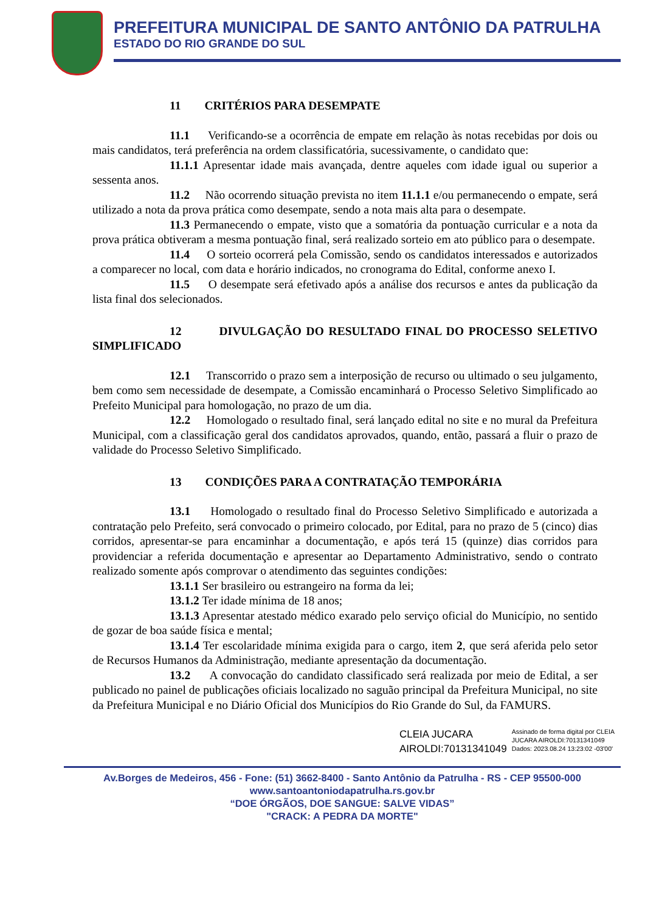PREFEITURA MUNICIPAL DE SANTO ANTÔNIO DA PATRULHA
ESTADO DO RIO GRANDE DO SUL
11 CRITÉRIOS PARA DESEMPATE
11.1 Verificando-se a ocorrência de empate em relação às notas recebidas por dois ou mais candidatos, terá preferência na ordem classificatória, sucessivamente, o candidato que:
11.1.1 Apresentar idade mais avançada, dentre aqueles com idade igual ou superior a sessenta anos.
11.2 Não ocorrendo situação prevista no item 11.1.1 e/ou permanecendo o empate, será utilizado a nota da prova prática como desempate, sendo a nota mais alta para o desempate.
11.3 Permanecendo o empate, visto que a somatória da pontuação curricular e a nota da prova prática obtiveram a mesma pontuação final, será realizado sorteio em ato público para o desempate.
11.4 O sorteio ocorrerá pela Comissão, sendo os candidatos interessados e autorizados a comparecer no local, com data e horário indicados, no cronograma do Edital, conforme anexo I.
11.5 O desempate será efetivado após a análise dos recursos e antes da publicação da lista final dos selecionados.
12 DIVULGAÇÃO DO RESULTADO FINAL DO PROCESSO SELETIVO SIMPLIFICADO
12.1 Transcorrido o prazo sem a interposição de recurso ou ultimado o seu julgamento, bem como sem necessidade de desempate, a Comissão encaminhará o Processo Seletivo Simplificado ao Prefeito Municipal para homologação, no prazo de um dia.
12.2 Homologado o resultado final, será lançado edital no site e no mural da Prefeitura Municipal, com a classificação geral dos candidatos aprovados, quando, então, passará a fluir o prazo de validade do Processo Seletivo Simplificado.
13 CONDIÇÕES PARA A CONTRATAÇÃO TEMPORÁRIA
13.1 Homologado o resultado final do Processo Seletivo Simplificado e autorizada a contratação pelo Prefeito, será convocado o primeiro colocado, por Edital, para no prazo de 5 (cinco) dias corridos, apresentar-se para encaminhar a documentação, e após terá 15 (quinze) dias corridos para providenciar a referida documentação e apresentar ao Departamento Administrativo, sendo o contrato realizado somente após comprovar o atendimento das seguintes condições:
13.1.1 Ser brasileiro ou estrangeiro na forma da lei;
13.1.2 Ter idade mínima de 18 anos;
13.1.3 Apresentar atestado médico exarado pelo serviço oficial do Município, no sentido de gozar de boa saúde física e mental;
13.1.4 Ter escolaridade mínima exigida para o cargo, item 2, que será aferida pelo setor de Recursos Humanos da Administração, mediante apresentação da documentação.
13.2 A convocação do candidato classificado será realizada por meio de Edital, a ser publicado no painel de publicações oficiais localizado no saguão principal da Prefeitura Municipal, no site da Prefeitura Municipal e no Diário Oficial dos Municípios do Rio Grande do Sul, da FAMURS.
CLEIA JUCARA
AIROLDI:70131341049
Assinado de forma digital por CLEIA
JUCARA AIROLDI:70131341049
Dados: 2023.08.24 13:23:02 -03'00'
Av.Borges de Medeiros, 456 - Fone: (51) 3662-8400 - Santo Antônio da Patrulha - RS - CEP 95500-000
www.santoantoniodapatrulha.rs.gov.br
“DOE ÓRGÃOS, DOE SANGUE: SALVE VIDAS”
"CRACK: A PEDRA DA MORTE"